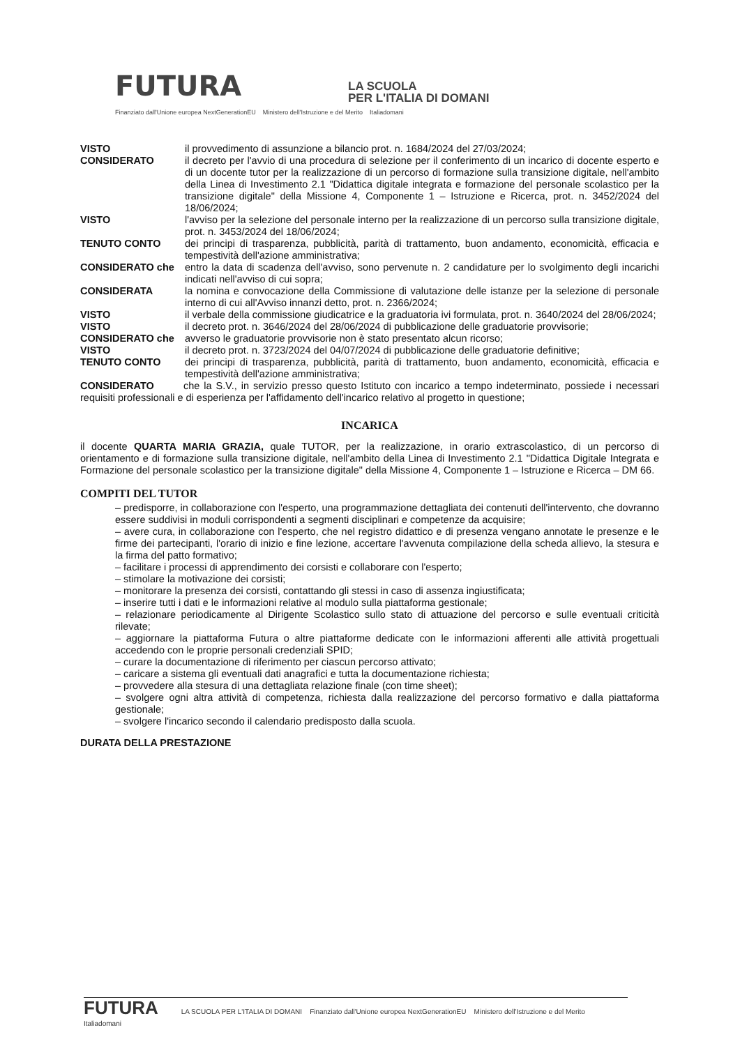FUTURA LA SCUOLA
PER L'ITALIA DI DOMANI
Finanziato dall'Unione europea NextGenerationEU Ministero dell'Istruzione e del Merito Italiadomani
VISTO il provvedimento di assunzione a bilancio prot. n. 1684/2024 del 27/03/2024;
CONSIDERATO il decreto per l'avvio di una procedura di selezione per il conferimento di un incarico di docente esperto e di un docente tutor per la realizzazione di un percorso di formazione sulla transizione digitale, nell'ambito della Linea di Investimento 2.1 "Didattica digitale integrata e formazione del personale scolastico per la transizione digitale" della Missione 4, Componente 1 – Istruzione e Ricerca, prot. n. 3452/2024 del 18/06/2024;
VISTO l'avviso per la selezione del personale interno per la realizzazione di un percorso sulla transizione digitale, prot. n. 3453/2024 del 18/06/2024;
TENUTO CONTO dei principi di trasparenza, pubblicità, parità di trattamento, buon andamento, economicità, efficacia e tempestività dell'azione amministrativa;
CONSIDERATO che entro la data di scadenza dell'avviso, sono pervenute n. 2 candidature per lo svolgimento degli incarichi indicati nell'avviso di cui sopra;
CONSIDERATA la nomina e convocazione della Commissione di valutazione delle istanze per la selezione di personale interno di cui all'Avviso innanzi detto, prot. n. 2366/2024;
VISTO il verbale della commissione giudicatrice e la graduatoria ivi formulata, prot. n. 3640/2024 del 28/06/2024;
VISTO il decreto prot. n. 3646/2024 del 28/06/2024 di pubblicazione delle graduatorie provvisorie;
CONSIDERATO che avverso le graduatorie provvisorie non è stato presentato alcun ricorso;
VISTO il decreto prot. n. 3723/2024 del 04/07/2024 di pubblicazione delle graduatorie definitive;
TENUTO CONTO dei principi di trasparenza, pubblicità, parità di trattamento, buon andamento, economicità, efficacia e tempestività dell'azione amministrativa;
CONSIDERATO che la S.V., in servizio presso questo Istituto con incarico a tempo indeterminato, possiede i necessari requisiti professionali e di esperienza per l'affidamento dell'incarico relativo al progetto in questione;
INCARICA
il docente QUARTA MARIA GRAZIA, quale TUTOR, per la realizzazione, in orario extrascolastico, di un percorso di orientamento e di formazione sulla transizione digitale, nell'ambito della Linea di Investimento 2.1 "Didattica Digitale Integrata e Formazione del personale scolastico per la transizione digitale" della Missione 4, Componente 1 – Istruzione e Ricerca – DM 66.
COMPITI DEL TUTOR
– predisporre, in collaborazione con l'esperto, una programmazione dettagliata dei contenuti dell'intervento, che dovranno essere suddivisi in moduli corrispondenti a segmenti disciplinari e competenze da acquisire;
– avere cura, in collaborazione con l'esperto, che nel registro didattico e di presenza vengano annotate le presenze e le firme dei partecipanti, l'orario di inizio e fine lezione, accertare l'avvenuta compilazione della scheda allievo, la stesura e la firma del patto formativo;
– facilitare i processi di apprendimento dei corsisti e collaborare con l'esperto;
– stimolare la motivazione dei corsisti;
– monitorare la presenza dei corsisti, contattando gli stessi in caso di assenza ingiustificata;
– inserire tutti i dati e le informazioni relative al modulo sulla piattaforma gestionale;
– relazionare periodicamente al Dirigente Scolastico sullo stato di attuazione del percorso e sulle eventuali criticità rilevate;
– aggiornare la piattaforma Futura o altre piattaforme dedicate con le informazioni afferenti alle attività progettuali accedendo con le proprie personali credenziali SPID;
– curare la documentazione di riferimento per ciascun percorso attivato;
– caricare a sistema gli eventuali dati anagrafici e tutta la documentazione richiesta;
– provvedere alla stesura di una dettagliata relazione finale (con time sheet);
– svolgere ogni altra attività di competenza, richiesta dalla realizzazione del percorso formativo e dalla piattaforma gestionale;
– svolgere l'incarico secondo il calendario predisposto dalla scuola.
DURATA DELLA PRESTAZIONE
FUTURA LA SCUOLA PER L'ITALIA DI DOMANI Finanziato dall'Unione europea NextGenerationEU Ministero dell'Istruzione e del Merito Italiadomani